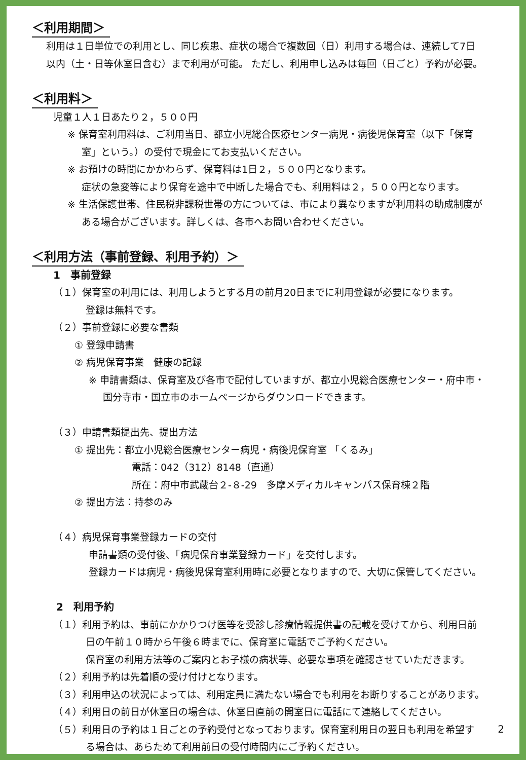＜利用期間＞
利用は１日単位での利用とし、同じ疾患、症状の場合で複数回（日）利用する場合は、連続して7日
以内（土・日等休室日含む）まで利用が可能。 ただし、利用申し込みは毎回（日ごと）予約が必要。
＜利用料＞
児童１人１日あたり２，５００円
※ 保育室利用料は、ご利用当日、都立小児総合医療センター病児・病後児保育室（以下「保育
室」という。）の受付で現金にてお支払いください。
※ お預けの時間にかかわらず、保育料は1日２，５００円となります。
症状の急変等により保育を途中で中断した場合でも、利用料は２，５００円となります。
※ 生活保護世帯、住民税非課税世帯の方については、市により異なりますが利用料の助成制度が
ある場合がございます。詳しくは、各市へお問い合わせください。
＜利用方法（事前登録、利用予約）＞
1　事前登録
（１）保育室の利用には、利用しようとする月の前月20日までに利用登録が必要になります。
登録は無料です。
（２）事前登録に必要な書類
① 登録申請書
② 病児保育事業　健康の記録
※ 申請書類は、保育室及び各市で配付していますが、都立小児総合医療センター・府中市・
国分寺市・国立市のホームページからダウンロードできます。
（３）申請書類提出先、提出方法
① 提出先：都立小児総合医療センター病児・病後児保育室 「くるみ」
電話：042（312）8148（直通）
所在：府中市武蔵台２-８-29　多摩メディカルキャンパス保育棟２階
② 提出方法：持参のみ
（４）病児保育事業登録カードの交付
申請書類の受付後、「病児保育事業登録カード」を交付します。
登録カードは病児・病後児保育室利用時に必要となりますので、大切に保管してください。
2　利用予約
（１）利用予約は、事前にかかりつけ医等を受診し診療情報提供書の記載を受けてから、利用日前
日の午前１０時から午後６時までに、保育室に電話でご予約ください。
保育室の利用方法等のご案内とお子様の病状等、必要な事項を確認させていただきます。
（２）利用予約は先着順の受け付けとなります。
（３）利用申込の状況によっては、利用定員に満たない場合でも利用をお断りすることがあります。
（４）利用日の前日が休室日の場合は、休室日直前の開室日に電話にて連絡してください。
（５）利用日の予約は１日ごとの予約受付となっております。保育室利用日の翌日も利用を希望す
る場合は、あらためて利用前日の受付時間内にご予約ください。
2